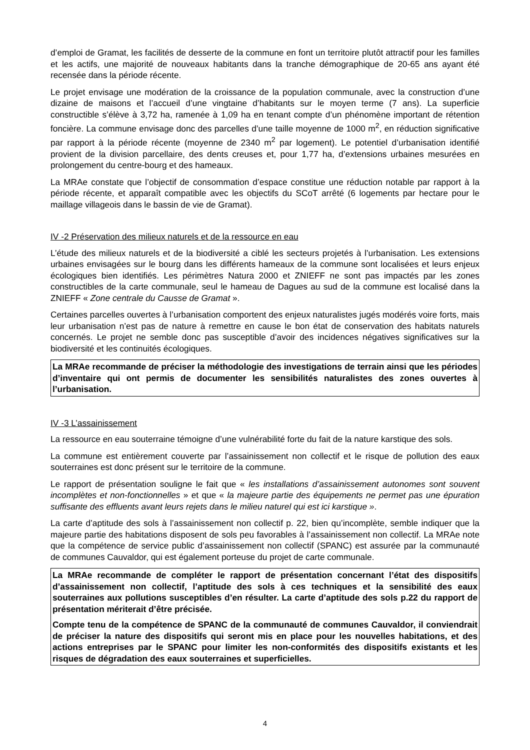d’emploi de Gramat, les facilités de desserte de la commune en font un territoire plutôt attractif pour les familles et les actifs, une majorité de nouveaux habitants dans la tranche démographique de 20-65 ans ayant été recensée dans la période récente.
Le projet envisage une modération de la croissance de la population communale, avec la construction d’une dizaine de maisons et l’accueil d’une vingtaine d’habitants sur le moyen terme (7 ans). La superficie constructible s’élève à 3,72 ha, ramenée à 1,09 ha en tenant compte d’un phénomène important de rétention foncière. La commune envisage donc des parcelles d’une taille moyenne de 1000 m<sup>2</sup>, en réduction significative par rapport à la période récente (moyenne de 2340 m<sup>2</sup> par logement). Le potentiel d’urbanisation identifié provient de la division parcellaire, des dents creuses et, pour 1,77 ha, d’extensions urbaines mesurées en prolongement du centre-bourg et des hameaux.
La MRAe constate que l’objectif de consommation d’espace constitue une réduction notable par rapport à la période récente, et apparaît compatible avec les objectifs du SCoT arrêté (6 logements par hectare pour le maillage villageois dans le bassin de vie de Gramat).
IV -2 Préservation des milieux naturels et de la ressource en eau
L’étude des milieux naturels et de la biodiversité a ciblé les secteurs projetés à l’urbanisation. Les extensions urbaines envisagées sur le bourg dans les différents hameaux de la commune sont localisées et leurs enjeux écologiques bien identifiés. Les périmètres Natura 2000 et ZNIEFF ne sont pas impactés par les zones constructibles de la carte communale, seul le hameau de Dagues au sud de la commune est localisé dans la ZNIEFF « Zone centrale du Causse de Gramat ».
Certaines parcelles ouvertes à l’urbanisation comportent des enjeux naturalistes jugés modérés voire forts, mais leur urbanisation n’est pas de nature à remettre en cause le bon état de conservation des habitats naturels concernés. Le projet ne semble donc pas susceptible d’avoir des incidences négatives significatives sur la biodiversité et les continuités écologiques.
La MRAe recommande de préciser la méthodologie des investigations de terrain ainsi que les périodes d’inventaire qui ont permis de documenter les sensibilités naturalistes des zones ouvertes à l’urbanisation.
IV -3 L’assainissement
La ressource en eau souterraine témoigne d’une vulnérabilité forte du fait de la nature karstique des sols.
La commune est entièrement couverte par l’assainissement non collectif et le risque de pollution des eaux souterraines est donc présent sur le territoire de la commune.
Le rapport de présentation souligne le fait que « les installations d’assainissement autonomes sont souvent incomplètes et non-fonctionnelles » et que « la majeure partie des équipements ne permet pas une épuration suffisante des effluents avant leurs rejets dans le milieu naturel qui est ici karstique ».
La carte d’aptitude des sols à l’assainissement non collectif p. 22, bien qu’incomplète, semble indiquer que la majeure partie des habitations disposent de sols peu favorables à l’assainissement non collectif. La MRAe note que la compétence de service public d’assainissement non collectif (SPANC) est assurée par la communauté de communes Cauvaldor, qui est également porteuse du projet de carte communale.
La MRAe recommande de compléter le rapport de présentation concernant l’état des dispositifs d’assainissement non collectif, l’aptitude des sols à ces techniques et la sensibilité des eaux souterraines aux pollutions susceptibles d’en résulter. La carte d’aptitude des sols p.22 du rapport de présentation mériterait d’être précisée.
Compte tenu de la compétence de SPANC de la communauté de communes Cauvaldor, il conviendrait de préciser la nature des dispositifs qui seront mis en place pour les nouvelles habitations, et des actions entreprises par le SPANC pour limiter les non-conformités des dispositifs existants et les risques de dégradation des eaux souterraines et superficielles.
4